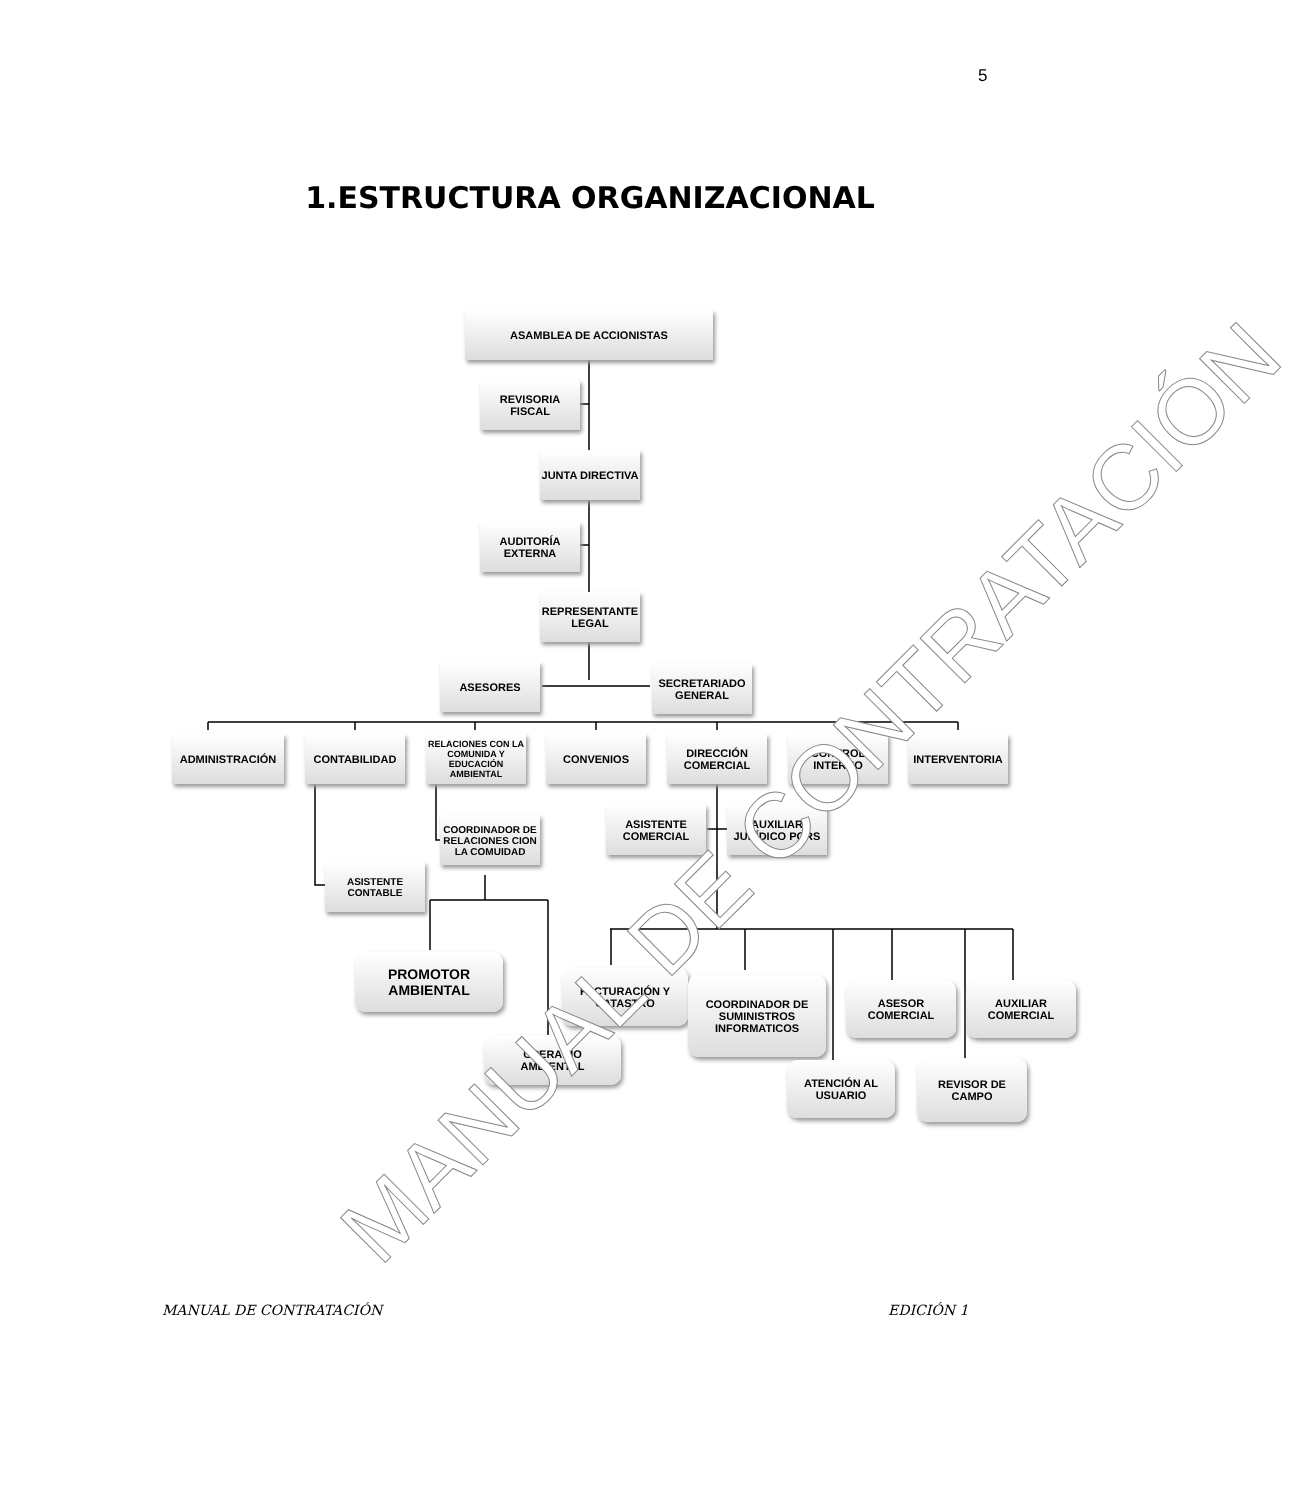5
1.ESTRUCTURA ORGANIZACIONAL
ASAMBLEA DE ACCIONISTAS
REVISORIA
FISCAL
JUNTA DIRECTIVA
AUDITORÍA
EXTERNA
REPRESENTANTE
LEGAL
ASESORES
SECRETARIADO
GENERAL
ADMINISTRACIÓN CONTABILIDAD
RELACIONES CON LA COMUNIDA Y EDUCACIÓN AMBIENTAL
CONVENIOS
DIRECCIÓN
COMERCIAL
CONTROL
INTERNO
INTERVENTORIA
COORDINADOR DE RELACIONES CION LA COMUIDAD
ASISTENTE
COMERCIAL
AUXILIAR
JURÍDICO PQRS
ASISTENTE
CONTABLE
PROMOTOR
AMBIENTAL
OPERARIO
AMBIENTAL
FACTURACIÓN Y
CATASTRO
COORDINADOR DE SUMINISTROS INFORMATICOS
ASESOR
COMERCIAL
AUXILIAR
COMERCIAL
ATENCIÓN AL
USUARIO
REVISOR DE
CAMPO
MANUAL DE CONTRATACIÓN
MANUAL DE CONTRATACIÓN EDICIÓN 1